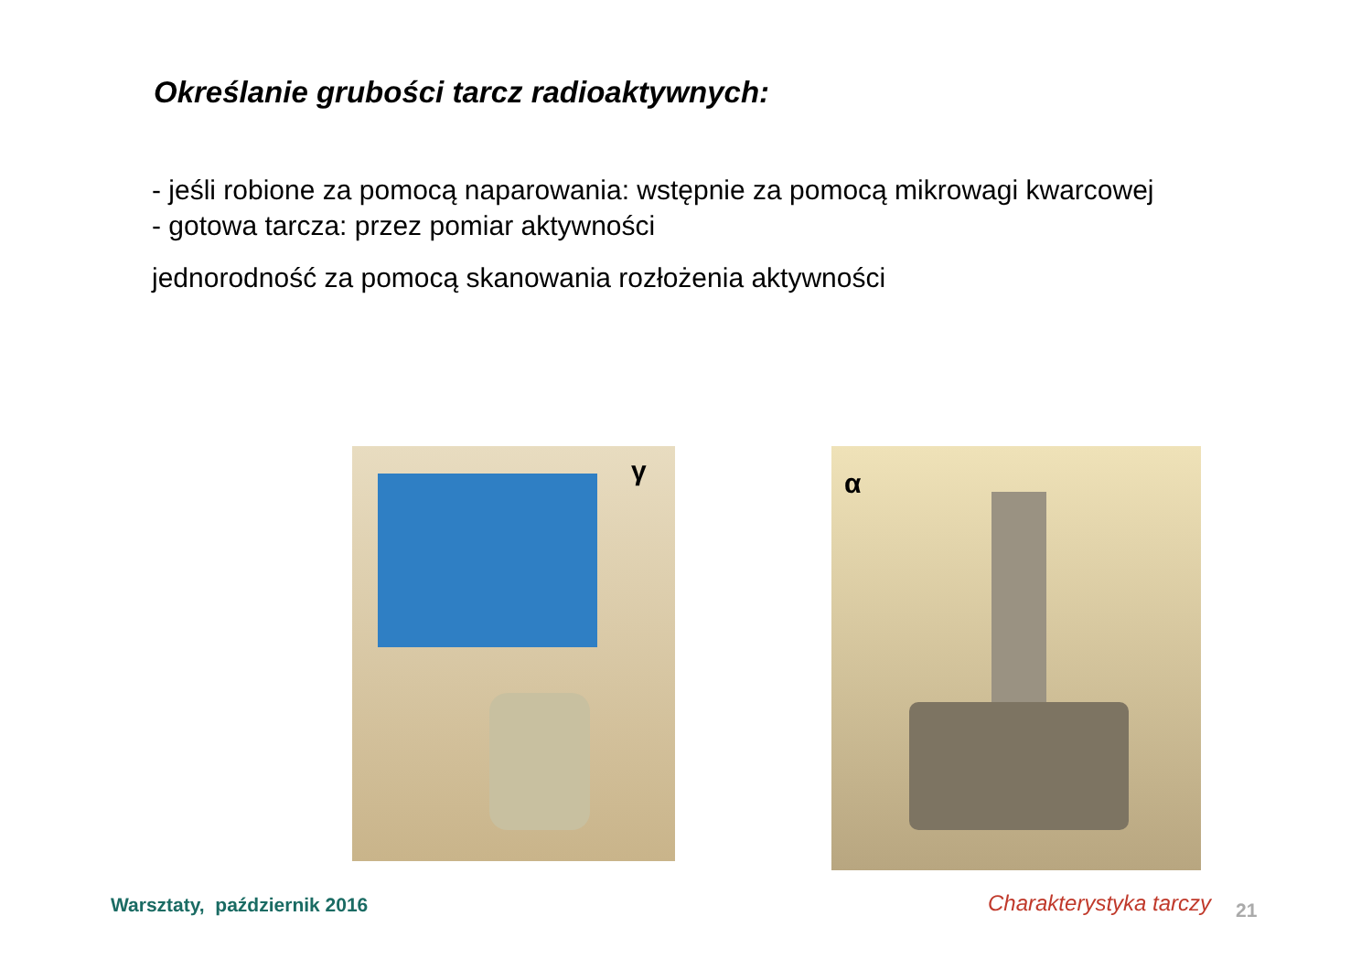Określanie grubości tarcz radioaktywnych:
- jeśli robione za pomocą naparowania: wstępnie za pomocą mikrowagi kwarcowej
- gotowa tarcza: przez pomiar aktywności
jednorodność za pomocą skanowania rozłożenia aktywności
γ α
Warsztaty, październik 2016 Charakterystyka tarczy 21